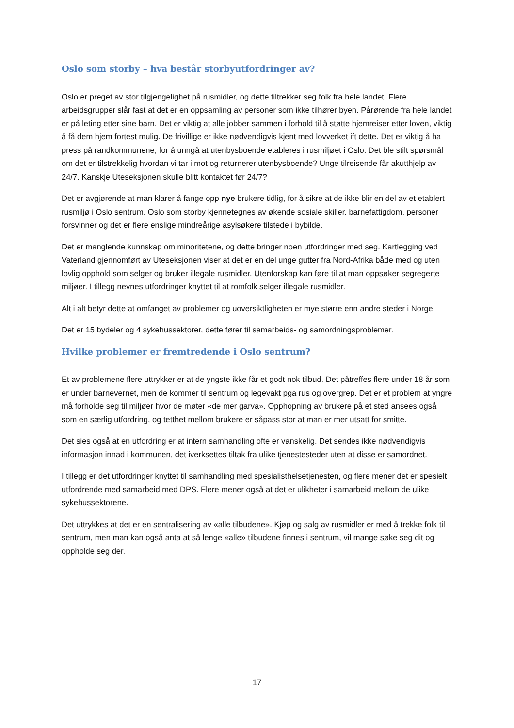Oslo som storby – hva består storbyutfordringer av?
Oslo er preget av stor tilgjengelighet på rusmidler, og dette tiltrekker seg folk fra hele landet. Flere arbeidsgrupper slår fast at det er en oppsamling av personer som ikke tilhører byen. Pårørende fra hele landet er på leting etter sine barn. Det er viktig at alle jobber sammen i forhold til å støtte hjemreiser etter loven, viktig å få dem hjem fortest mulig. De frivillige er ikke nødvendigvis kjent med lovverket ift dette. Det er viktig å ha press på randkommunene, for å unngå at utenbysboende etableres i rusmiljøet i Oslo. Det ble stilt spørsmål om det er tilstrekkelig hvordan vi tar i mot og returnerer utenbysboende? Unge tilreisende får akutthjelp av 24/7. Kanskje Uteseksjonen skulle blitt kontaktet før 24/7?
Det er avgjørende at man klarer å fange opp nye brukere tidlig, for å sikre at de ikke blir en del av et etablert rusmiljø i Oslo sentrum. Oslo som storby kjennetegnes av økende sosiale skiller, barnefattigdom, personer forsvinner og det er flere enslige mindreårige asylsøkere tilstede i bybilde.
Det er manglende kunnskap om minoritetene, og dette bringer noen utfordringer med seg. Kartlegging ved Vaterland gjennomført av Uteseksjonen viser at det er en del unge gutter fra Nord-Afrika både med og uten lovlig opphold som selger og bruker illegale rusmidler. Utenforskap kan føre til at man oppsøker segregerte miljøer. I tillegg nevnes utfordringer knyttet til at romfolk selger illegale rusmidler.
Alt i alt betyr dette at omfanget av problemer og uoversiktligheten er mye større enn andre steder i Norge.
Det er 15 bydeler og 4 sykehussektorer, dette fører til samarbeids- og samordningsproblemer.
Hvilke problemer er fremtredende i Oslo sentrum?
Et av problemene flere uttrykker er at de yngste ikke får et godt nok tilbud. Det påtreffes flere under 18 år som er under barnevernet, men de kommer til sentrum og legevakt pga rus og overgrep. Det er et problem at yngre må forholde seg til miljøer hvor de møter «de mer garva». Opphopning av brukere på et sted ansees også som en særlig utfordring, og tetthet mellom brukere er såpass stor at man er mer utsatt for smitte.
Det sies også at en utfordring er at intern samhandling ofte er vanskelig. Det sendes ikke nødvendigvis informasjon innad i kommunen, det iverksettes tiltak fra ulike tjenestesteder uten at disse er samordnet.
I tillegg er det utfordringer knyttet til samhandling med spesialisthelsetjenesten, og flere mener det er spesielt utfordrende med samarbeid med DPS. Flere mener også at det er ulikheter i samarbeid mellom de ulike sykehussektorene.
Det uttrykkes at det er en sentralisering av «alle tilbudene». Kjøp og salg av rusmidler er med å trekke folk til sentrum, men man kan også anta at så lenge «alle» tilbudene finnes i sentrum, vil mange søke seg dit og oppholde seg der.
17